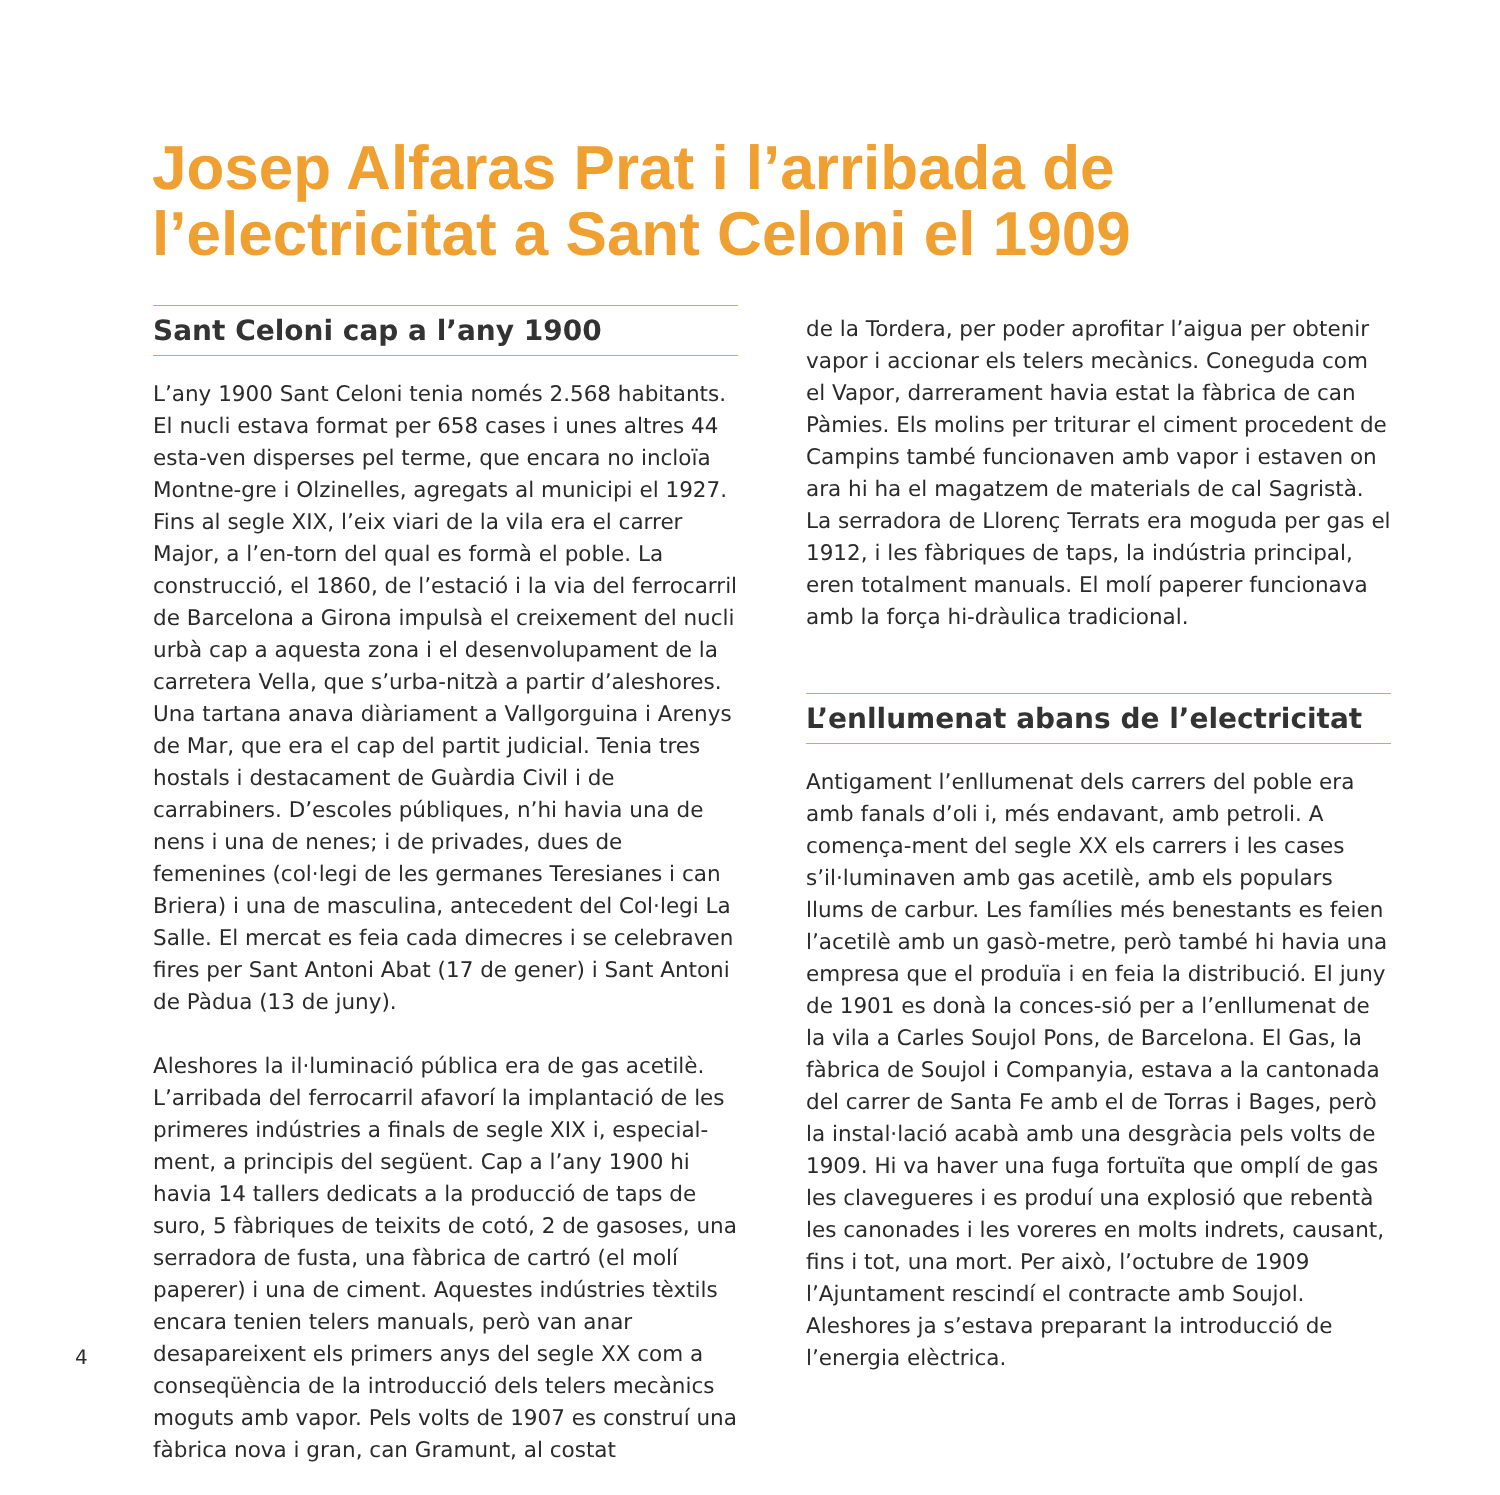Josep Alfaras Prat i l’arribada de l’electricitat a Sant Celoni el 1909
Sant Celoni cap a l’any 1900
L’any 1900 Sant Celoni tenia només 2.568 habitants. El nucli estava format per 658 cases i unes altres 44 esta-ven disperses pel terme, que encara no incloïa Montne-gre i Olzinelles, agregats al municipi el 1927. Fins al segle XIX, l’eix viari de la vila era el carrer Major, a l’en-torn del qual es formà el poble. La construcció, el 1860, de l’estació i la via del ferrocarril de Barcelona a Girona impulsà el creixement del nucli urbà cap a aquesta zona i el desenvolupament de la carretera Vella, que s’urba-nitzà a partir d’aleshores. Una tartana anava diàriament a Vallgorguina i Arenys de Mar, que era el cap del partit judicial. Tenia tres hostals i destacament de Guàrdia Civil i de carrabiners. D’escoles públiques, n’hi havia una de nens i una de nenes; i de privades, dues de femenines (col·legi de les germanes Teresianes i can Briera) i una de masculina, antecedent del Col·legi La Salle. El mercat es feia cada dimecres i se celebraven fires per Sant Antoni Abat (17 de gener) i Sant Antoni de Pàdua (13 de juny).
Aleshores la il·luminació pública era de gas acetilè. L’arribada del ferrocarril afavorí la implantació de les primeres indústries a finals de segle XIX i, especial-ment, a principis del següent. Cap a l’any 1900 hi havia 14 tallers dedicats a la producció de taps de suro, 5 fàbriques de teixits de cotó, 2 de gasoses, una serradora de fusta, una fàbrica de cartró (el molí paperer) i una de ciment. Aquestes indústries tèxtils encara tenien telers manuals, però van anar desapareixent els primers anys del segle XX com a conseqüència de la introducció dels telers mecànics moguts amb vapor. Pels volts de 1907 es construí una fàbrica nova i gran, can Gramunt, al costat
de la Tordera, per poder aprofitar l’aigua per obtenir vapor i accionar els telers mecànics. Coneguda com el Vapor, darrerament havia estat la fàbrica de can Pàmies. Els molins per triturar el ciment procedent de Campins també funcionaven amb vapor i estaven on ara hi ha el magatzem de materials de cal Sagristà. La serradora de Llorenç Terrats era moguda per gas el 1912, i les fàbriques de taps, la indústria principal, eren totalment manuals. El molí paperer funcionava amb la força hi-dràulica tradicional.
L’enllumenat abans de l’electricitat
Antigament l’enllumenat dels carrers del poble era amb fanals d’oli i, més endavant, amb petroli. A començа-ment del segle XX els carrers i les cases s’il·luminaven amb gas acetilè, amb els populars llums de carbur. Les famílies més benestants es feien l’acetilè amb un gasò-metre, però també hi havia una empresa que el produïa i en feia la distribució. El juny de 1901 es donà la conces-sió per a l’enllumenat de la vila a Carles Soujol Pons, de Barcelona. El Gas, la fàbrica de Soujol i Companyia, estava a la cantonada del carrer de Santa Fe amb el de Torras i Bages, però la instal·lació acabà amb una desgràcia pels volts de 1909. Hi va haver una fuga fortuïta que omplí de gas les clavegueres i es produí una explosió que rebentà les canonades i les voreres en molts indrets, causant, fins i tot, una mort. Per això, l’octubre de 1909 l’Ajuntament rescindí el contracte amb Soujol. Aleshores ja s’estava preparant la introducció de l’energia elèctrica.
4